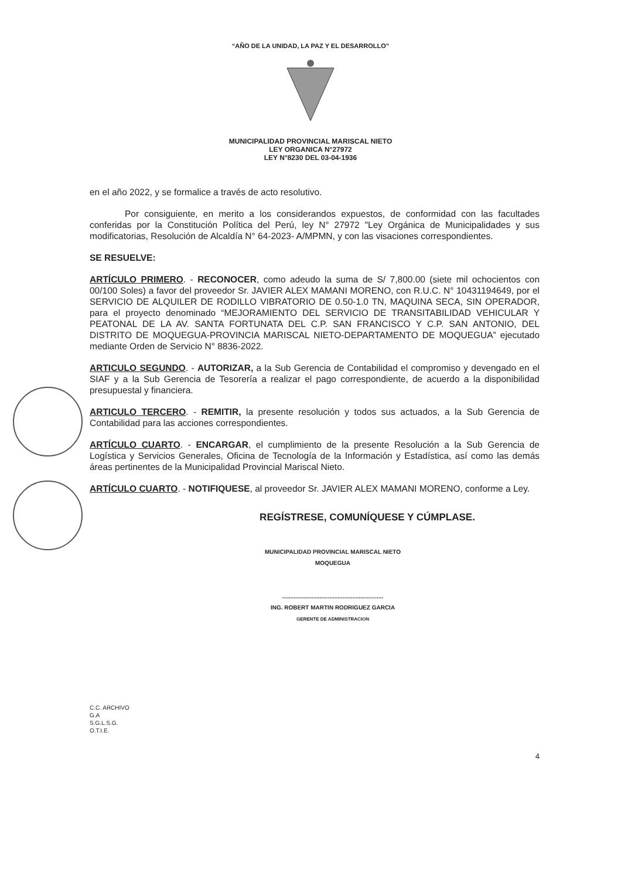“AÑO DE LA UNIDAD, LA PAZ Y EL DESARROLLO”
MUNICIPALIDAD PROVINCIAL MARISCAL NIETO
LEY ORGANICA N°27972
LEY N°8230 DEL 03-04-1936
en el año 2022, y se formalice a través de acto resolutivo.
Por consiguiente, en merito a los considerandos expuestos, de conformidad con las facultades conferidas por la Constitución Política del Perú, ley N° 27972 "Ley Orgánica de Municipalidades y sus modificatorias, Resolución de Alcaldía N° 64-2023- A/MPMN, y con las visaciones correspondientes.
SE RESUELVE:
ARTÍCULO PRIMERO. - RECONOCER, como adeudo la suma de S/ 7,800.00 (siete mil ochocientos con 00/100 Soles) a favor del proveedor Sr. JAVIER ALEX MAMANI MORENO, con R.U.C. N° 10431194649, por el SERVICIO DE ALQUILER DE RODILLO VIBRATORIO DE 0.50-1.0 TN, MAQUINA SECA, SIN OPERADOR, para el proyecto denominado “MEJORAMIENTO DEL SERVICIO DE TRANSITABILIDAD VEHICULAR Y PEATONAL DE LA AV. SANTA FORTUNATA DEL C.P. SAN FRANCISCO Y C.P. SAN ANTONIO, DEL DISTRITO DE MOQUEGUA-PROVINCIA MARISCAL NIETO-DEPARTAMENTO DE MOQUEGUA” ejecutado mediante Orden de Servicio N° 8836-2022.
ARTICULO SEGUNDO. - AUTORIZAR, a la Sub Gerencia de Contabilidad el compromiso y devengado en el SIAF y a la Sub Gerencia de Tesorería a realizar el pago correspondiente, de acuerdo a la disponibilidad presupuestal y financiera.
ARTICULO TERCERO. - REMITIR, la presente resolución y todos sus actuados, a la Sub Gerencia de Contabilidad para las acciones correspondientes.
ARTÍCULO CUARTO. - ENCARGAR, el cumplimiento de la presente Resolución a la Sub Gerencia de Logística y Servicios Generales, Oficina de Tecnología de la Información y Estadística, así como las demás áreas pertinentes de la Municipalidad Provincial Mariscal Nieto.
ARTÍCULO CUARTO. - NOTIFIQUESE, al proveedor Sr. JAVIER ALEX MAMANI MORENO, conforme a Ley.
REGÍSTRESE, COMUNÍQUESE Y CÚMPLASE.
MUNICIPALIDAD PROVINCIAL MARISCAL NIETO
MOQUEGUA
..............................................................
ING. ROBERT MARTIN RODRIGUEZ GARCIA
GERENTE DE ADMINISTRACION
C.C. ARCHIVO
G.A
S.G.L.S.G.
O.T.I.E.
4